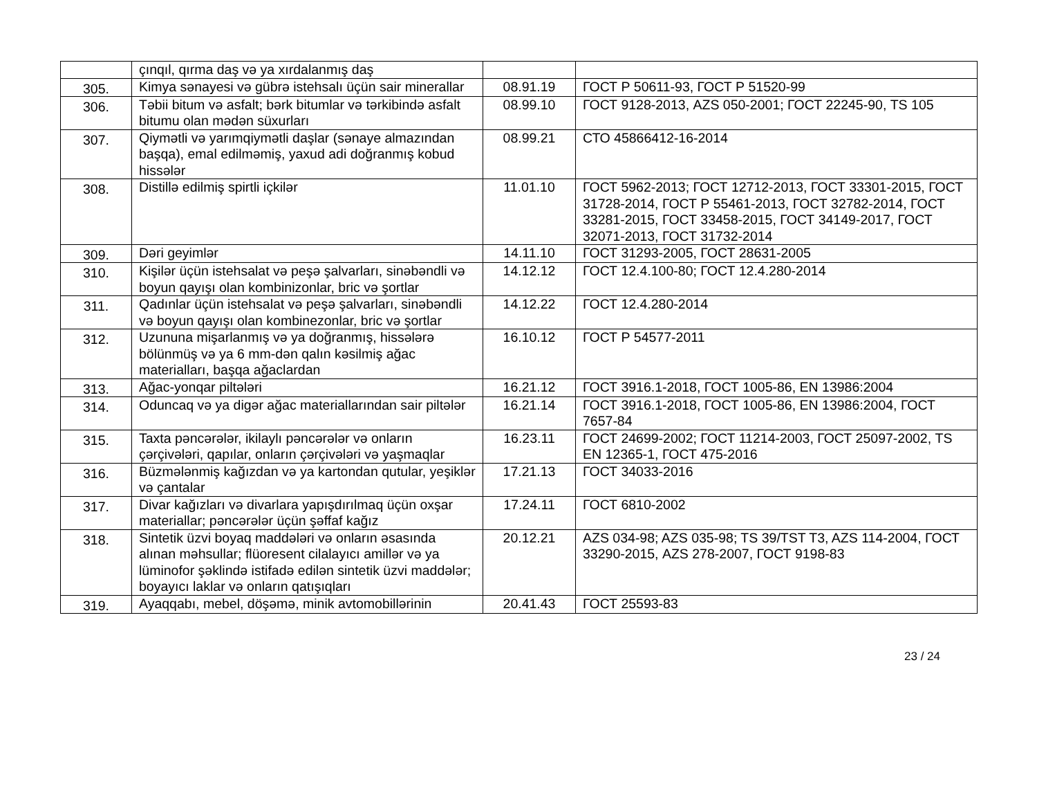| | çınqıl, qırma daş və ya xırdalanmış daş | | |
| 305. | Kimya sənayesi və gübrə istehsalı üçün sair minerallar | 08.91.19 | ГОСТ Р 50611-93, ГОСТ Р 51520-99 |
| 306. | Təbii bitum və asfalt; bərk bitumlar və tərkibində asfalt bitumu olan mədən süxurları | 08.99.10 | ГОСТ 9128-2013, AZS 050-2001; ГОСТ 22245-90, TS 105 |
| 307. | Qiymətli və yarımqiymətli daşlar (sənaye almazından başqa), emal edilməmiş, yaxud adi doğranmış kobud hissələr | 08.99.21 | СТО 45866412-16-2014 |
| 308. | Distillə edilmiş spirtli içkilər | 11.01.10 | ГОСТ 5962-2013; ГОСТ 12712-2013, ГОСТ 33301-2015, ГОСТ 31728-2014, ГОСТ Р 55461-2013, ГОСТ 32782-2014, ГОСТ 33281-2015, ГОСТ 33458-2015, ГОСТ 34149-2017, ГОСТ 32071-2013, ГОСТ 31732-2014 |
| 309. | Dəri geyimlər | 14.11.10 | ГОСТ 31293-2005, ГОСТ 28631-2005 |
| 310. | Kişilər üçün istehsalat və peşə şalvarları, sinəbəndli və boyun qayışı olan kombinizonlar, bric və şortlar | 14.12.12 | ГОСТ 12.4.100-80; ГОСТ 12.4.280-2014 |
| 311. | Qadınlar üçün istehsalat və peşə şalvarları, sinəbəndli və boyun qayışı olan kombinezonlar, bric və şortlar | 14.12.22 | ГОСТ 12.4.280-2014 |
| 312. | Uzununa mişarlanmış və ya doğranmış, hissələrə bölünmüş və ya 6 mm-dən qalın kəsilmiş ağac materialları, başqa ağaclardan | 16.10.12 | ГОСТ Р 54577-2011 |
| 313. | Ağac-yonqar piltələri | 16.21.12 | ГОСТ 3916.1-2018, ГОСТ 1005-86, EN 13986:2004 |
| 314. | Oduncaq və ya digər ağac materiallarından sair piltələr | 16.21.14 | ГОСТ 3916.1-2018, ГОСТ 1005-86, EN 13986:2004, ГОСТ 7657-84 |
| 315. | Taxta pəncərələr, ikilaylı pəncərələr və onların çərçivələri, qapılar, onların çərçivələri və yaşmaqlar | 16.23.11 | ГОСТ 24699-2002; ГОСТ 11214-2003, ГОСТ 25097-2002, TS EN 12365-1, ГОСТ 475-2016 |
| 316. | Büzmələnmiş kağızdan və ya kartondan qutular, yeşiklər və çantalar | 17.21.13 | ГОСТ 34033-2016 |
| 317. | Divar kağızları və divarlara yapışdırılmaq üçün oxşar materiallar; pəncərələr üçün şəffaf kağız | 17.24.11 | ГОСТ 6810-2002 |
| 318. | Sintetik üzvi boyaq maddələri və onların əsasında alınan məhsullar; flüoresent cilalayıcı amillər və ya lüminofor şəklində istifadə edilən sintetik üzvi maddələr; boyayıcı laklar və onların qatışıqları | 20.12.21 | AZS 034-98; AZS 035-98; TS 39/TST T3, AZS 114-2004, ГОСТ 33290-2015, AZS 278-2007, ГОСТ 9198-83 |
| 319. | Ayaqqabı, mebel, döşəmə, minik avtomobillərinin | 20.41.43 | ГОСТ 25593-83 |
23 / 24